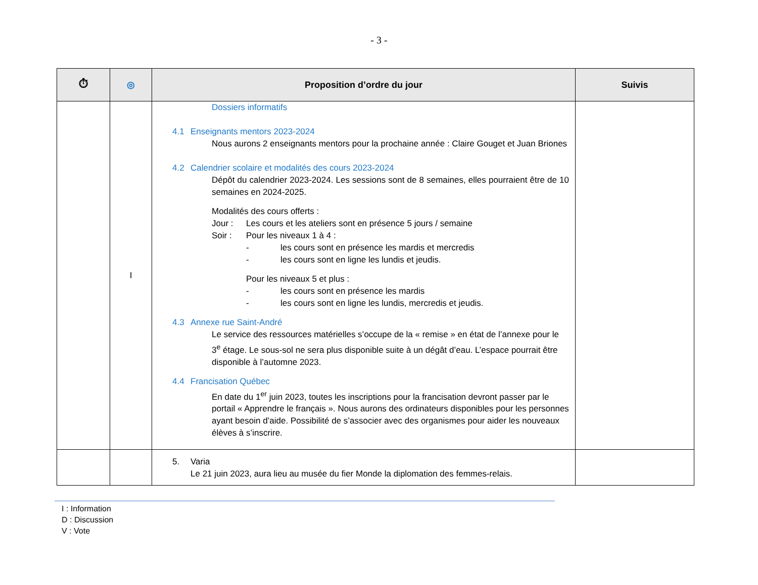- 3 -
| ⏱ | ◎ | Proposition d’ordre du jour | Suivis |
| --- | --- | --- | --- |
| | I | Dossiers informatifs 4.1 Enseignants mentors 2023-2024 Nous aurons 2 enseignants mentors pour la prochaine année : Claire Gouget et Juan Briones 4.2 Calendrier scolaire et modalités des cours 2023-2024 Dépôt du calendrier 2023-2024. Les sessions sont de 8 semaines, elles pourraient être de 10 semaines en 2024-2025. Modalités des cours offerts : Jour : Les cours et les ateliers sont en présence 5 jours / semaine Soir : Pour les niveaux 1 à 4 : - les cours sont en présence les mardis et mercredis - les cours sont en ligne les lundis et jeudis. Pour les niveaux 5 et plus : - les cours sont en présence les mardis - les cours sont en ligne les lundis, mercredis et jeudis. 4.3 Annexe rue Saint-André Le service des ressources matérielles s’occupe de la « remise » en état de l’annexe pour le 3<sup>e</sup> étage. Le sous-sol ne sera plus disponible suite à un dégât d’eau. L’espace pourrait être disponible à l’automne 2023. 4.4 Francisation Québec En date du 1<sup>er</sup> juin 2023, toutes les inscriptions pour la francisation devront passer par le portail « Apprendre le français ». Nous aurons des ordinateurs disponibles pour les personnes ayant besoin d’aide. Possibilité de s’associer avec des organismes pour aider les nouveaux élèves à s’inscrire. | |
| | | 5. Varia Le 21 juin 2023, aura lieu au musée du fier Monde la diplomation des femmes-relais. | |
I : Information
D : Discussion
V : Vote